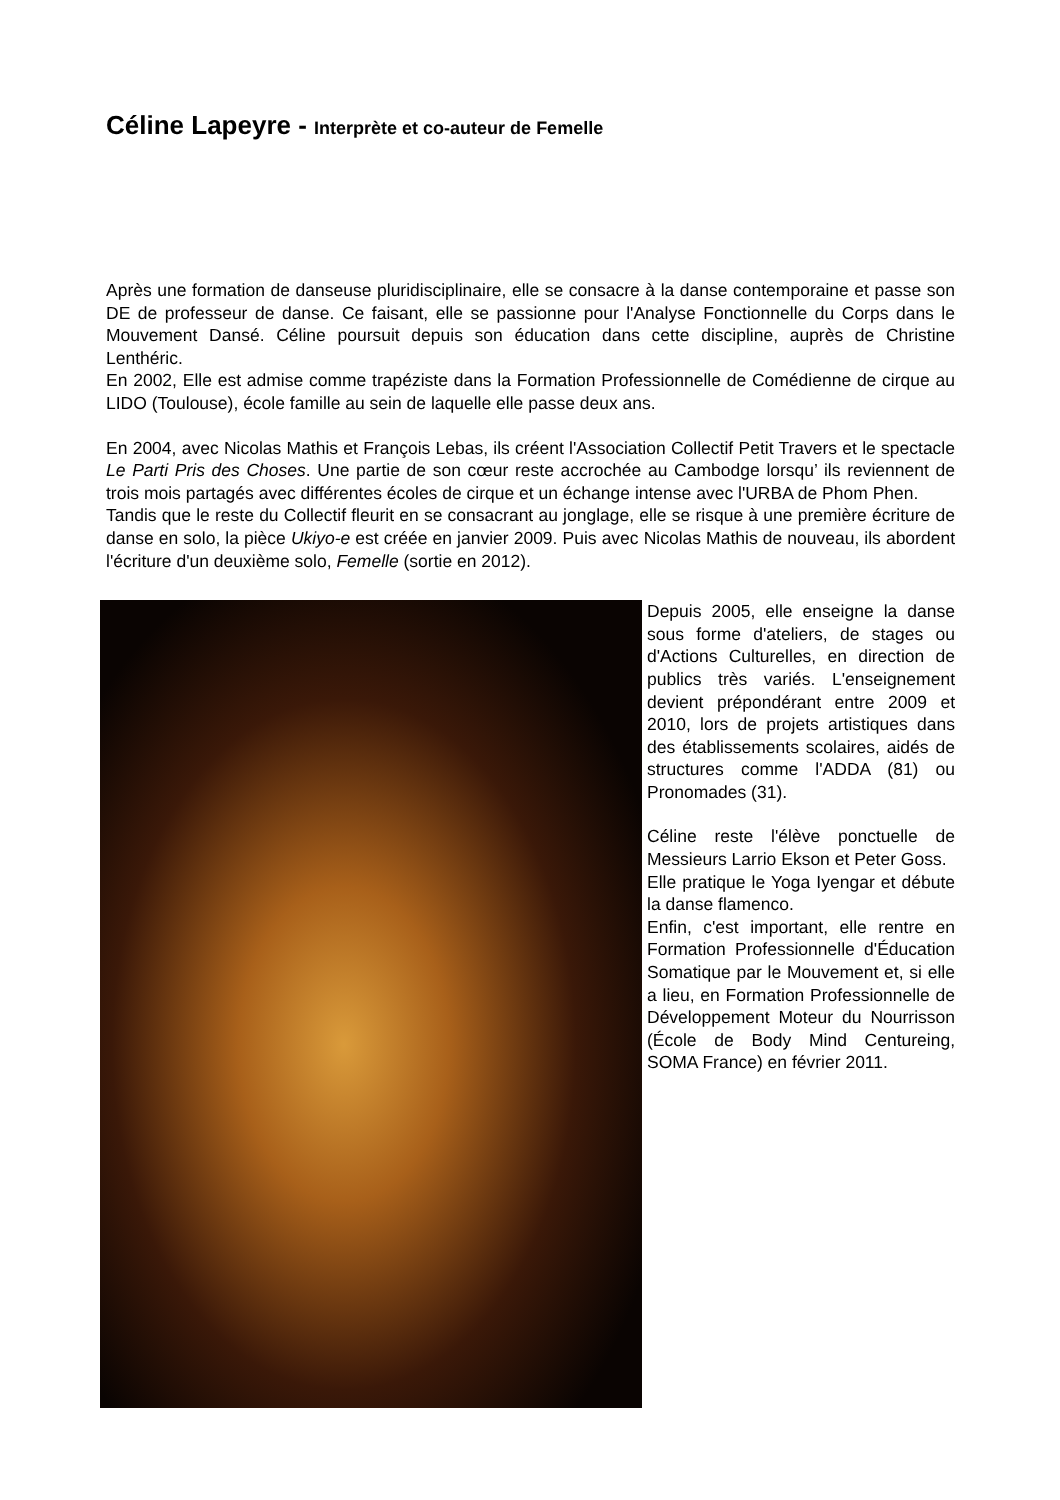Céline Lapeyre - Interprète et co-auteur de Femelle
Après une formation de danseuse pluridisciplinaire, elle se consacre à la danse contemporaine et passe son DE de professeur de danse. Ce faisant, elle se passionne pour l'Analyse Fonctionnelle du Corps dans le Mouvement Dansé. Céline poursuit depuis son éducation dans cette discipline, auprès de Christine Lenthéric.
En 2002, Elle est admise comme trapéziste dans la Formation Professionnelle de Comédienne de cirque au LIDO (Toulouse), école famille au sein de laquelle elle passe deux ans.
En 2004, avec Nicolas Mathis et François Lebas, ils créent l'Association Collectif Petit Travers et le spectacle Le Parti Pris des Choses. Une partie de son cœur reste accrochée au Cambodge lorsqu’ ils reviennent de trois mois partagés avec différentes écoles de cirque et un échange intense avec l'URBA de Phom Phen.
Tandis que le reste du Collectif fleurit en se consacrant au jonglage, elle se risque à une première écriture de danse en solo, la pièce Ukiyo-e est créée en janvier 2009. Puis avec Nicolas Mathis de nouveau, ils abordent l'écriture d'un deuxième solo, Femelle (sortie en 2012).
Depuis 2005, elle enseigne la danse sous forme d'ateliers, de stages ou d'Actions Culturelles, en direction de publics très variés. L'enseignement devient prépondérant entre 2009 et 2010, lors de projets artistiques dans des établissements scolaires, aidés de structures comme l'ADDA (81) ou Pronomades (31).
Céline reste l'élève ponctuelle de Messieurs Larrio Ekson et Peter Goss.
Elle pratique le Yoga Iyengar et débute la danse flamenco.
Enfin, c'est important, elle rentre en Formation Professionnelle d'Éducation Somatique par le Mouvement et, si elle a lieu, en Formation Professionnelle de Développement Moteur du Nourrisson (École de Body Mind Centureing, SOMA France) en février 2011.